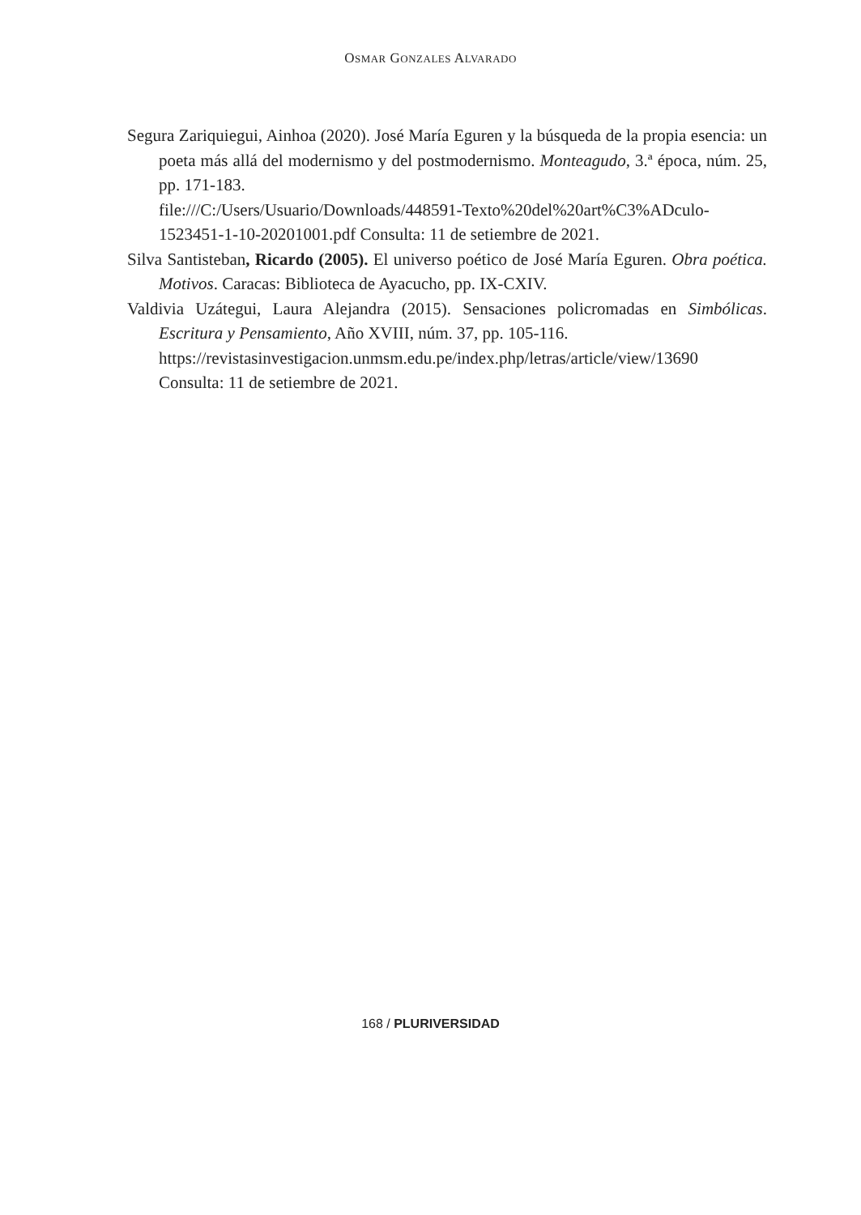OSMAR GONZALES ALVARADO
Segura Zariquiegui, Ainhoa (2020). José María Eguren y la búsqueda de la propia esencia: un poeta más allá del modernismo y del postmodernismo. Monteagudo, 3.ª época, núm. 25, pp. 171-183.
file:///C:/Users/Usuario/Downloads/448591-Texto%20del%20art%C3%ADculo-1523451-1-10-20201001.pdf Consulta: 11 de setiembre de 2021.
Silva Santisteban, Ricardo (2005). El universo poético de José María Eguren. Obra poética. Motivos. Caracas: Biblioteca de Ayacucho, pp. IX-CXIV.
Valdivia Uzátegui, Laura Alejandra (2015). Sensaciones policromadas en Simbólicas. Escritura y Pensamiento, Año XVIII, núm. 37, pp. 105-116.
https://revistasinvestigacion.unmsm.edu.pe/index.php/letras/article/view/13690 Consulta: 11 de setiembre de 2021.
168 / PLURIVERSIDAD